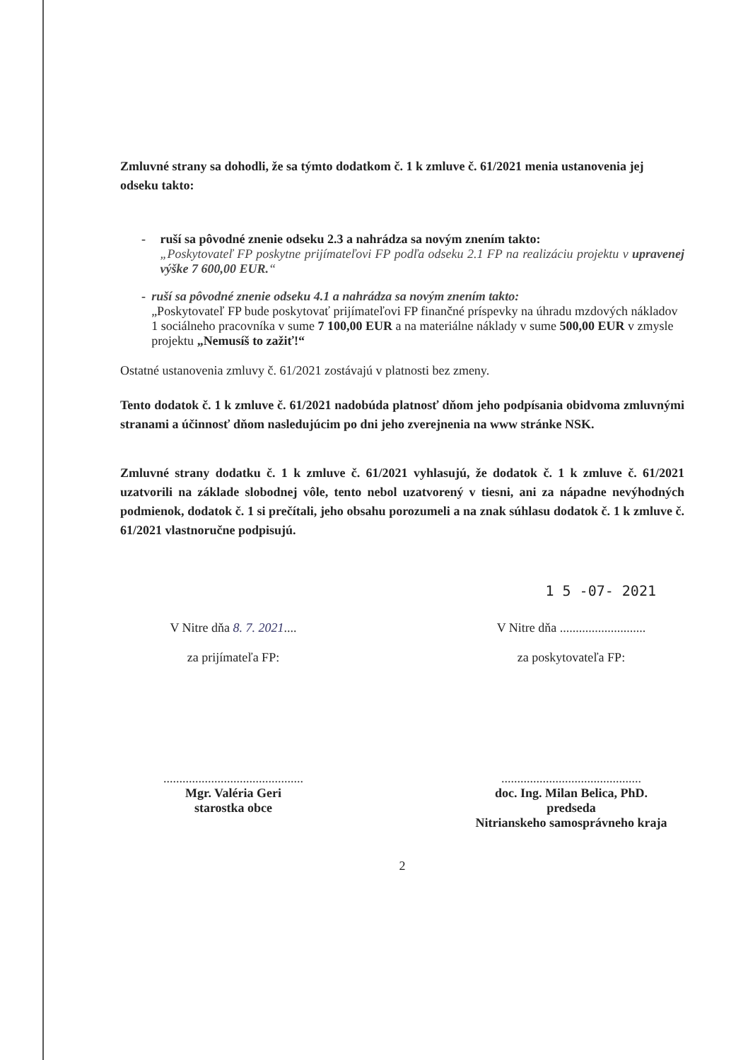Zmluvné strany sa dohodli, že sa týmto dodatkom č. 1 k zmluve č. 61/2021 menia ustanovenia jej odseku takto:
- ruší sa pôvodné znenie odseku 2.3 a nahrádza sa novým znením takto:
„Poskytovateľ FP poskytne prijímateľovi FP podľa odseku 2.1 FP na realizáciu projektu v upravenej výške 7 600,00 EUR.“
- ruší sa pôvodné znenie odseku 4.1 a nahrádza sa novým znením takto:
„Poskytovateľ FP bude poskytovať prijímateľovi FP finančné príspevky na úhradu mzdových nákladov 1 sociálneho pracovníka v sume 7 100,00 EUR a na materiálne náklady v sume 500,00 EUR v zmysle projektu „Nemusíš to zažiť!“
Ostatné ustanovenia zmluvy č. 61/2021 zostávajú v platnosti bez zmeny.
Tento dodatok č. 1 k zmluve č. 61/2021 nadobúda platnosť dňom jeho podpísania obidvoma zmluvnými stranami a účinnosť dňom nasledujúcim po dni jeho zverejnenia na www stránke NSK.
Zmluvné strany dodatku č. 1 k zmluve č. 61/2021 vyhlasujú, že dodatok č. 1 k zmluve č. 61/2021 uzatvorili na základe slobodnej vôle, tento nebol uzatvorený v tiesni, ani za nápadne nevýhodných podmienok, dodatok č. 1 si prečítali, jeho obsahu porozumeli a na znak súhlasu dodatok č. 1 k zmluve č. 61/2021 vlastnoručne podpisujú.
1 5 -07- 2021
V Nitre dňa 8. 7. 2021....
za prijímateľa FP:
............................................
Mgr. Valéria Geri
starostka obce
V Nitre dňa ...........................
za poskytovateľa FP:
............................................
doc. Ing. Milan Belica, PhD.
predseda
Nitrianskeho samosprávneho kraja
2